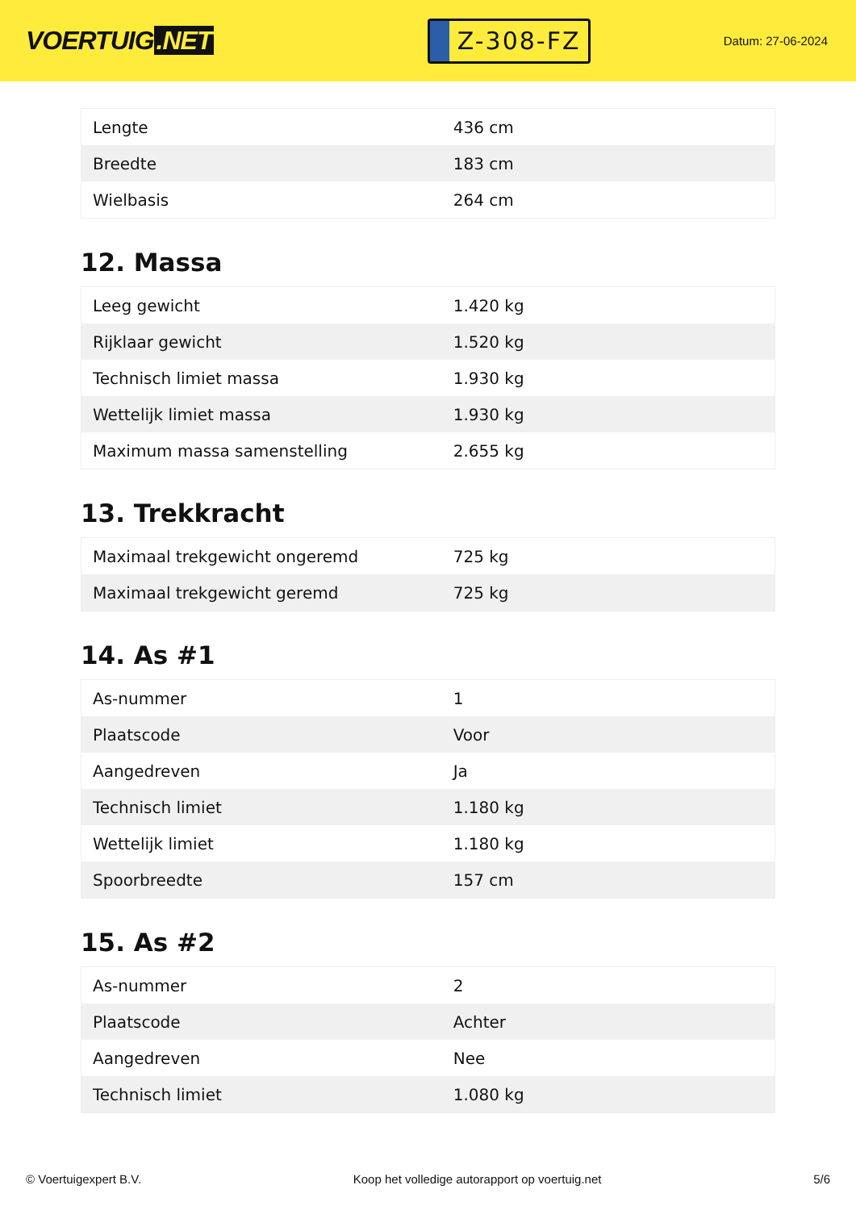VOERTUIG.NET
Z-308-FZ
Datum: 27-06-2024
| Lengte | 436 cm |
| Breedte | 183 cm |
| Wielbasis | 264 cm |
12. Massa
| Leeg gewicht | 1.420 kg |
| Rijklaar gewicht | 1.520 kg |
| Technisch limiet massa | 1.930 kg |
| Wettelijk limiet massa | 1.930 kg |
| Maximum massa samenstelling | 2.655 kg |
13. Trekkracht
| Maximaal trekgewicht ongeremd | 725 kg |
| Maximaal trekgewicht geremd | 725 kg |
14. As #1
| As-nummer | 1 |
| Plaatscode | Voor |
| Aangedreven | Ja |
| Technisch limiet | 1.180 kg |
| Wettelijk limiet | 1.180 kg |
| Spoorbreedte | 157 cm |
15. As #2
| As-nummer | 2 |
| Plaatscode | Achter |
| Aangedreven | Nee |
| Technisch limiet | 1.080 kg |
© Voertuigexpert B.V. Koop het volledige autorapport op voertuig.net 5/6